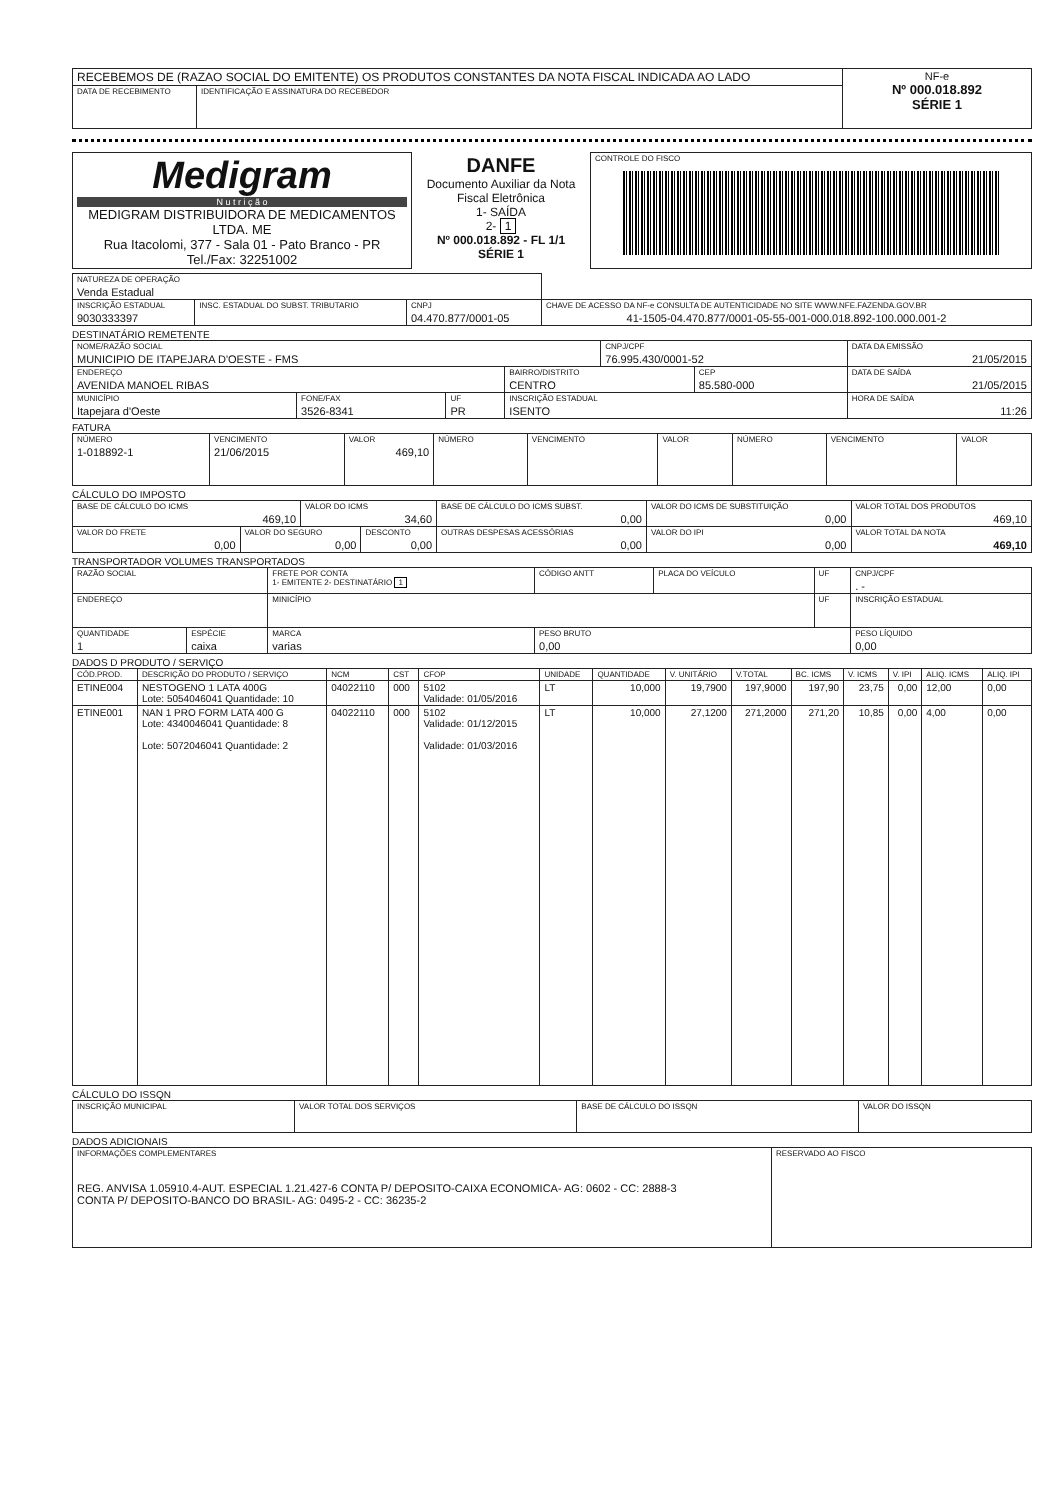| RECEBEMOS DE (RAZAO SOCIAL DO EMITENTE) OS PRODUTOS CONSTANTES DA NOTA FISCAL INDICADA AO LADO | | NF-e Nº 000.018.892 SÉRIE 1 |
| DATA DE RECEBIMENTO | IDENTIFICAÇÃO E ASSINATURA DO RECEBEDOR | |
| Medigram N u t r i ç ã o MEDIGRAM DISTRIBUIDORA DE MEDICAMENTOS LTDA. ME Rua Itacolomi, 377 - Sala 01 - Pato Branco - PR Tel./Fax: 32251002 | DANFE Documento Auxiliar da Nota Fiscal Eletrônica 1- SAÍDA 2- 1 Nº 000.018.892 - FL 1/1 SÉRIE 1 | CONTROLE DO FISCO |
| NATUREZA DE OPERAÇÃO Venda Estadual | | | |
| INSCRIÇÃO ESTADUAL 9030333397 | INSC. ESTADUAL DO SUBST. TRIBUTARIO | CNPJ 04.470.877/0001-05 | CHAVE DE ACESSO DA NF-e CONSULTA DE AUTENTICIDADE NO SITE WWW.NFE.FAZENDA.GOV.BR 41-1505-04.470.877/0001-05-55-001-000.018.892-100.000.001-2 |
DESTINATÁRIO REMETENTE
| NOME/RAZÃO SOCIAL MUNICIPIO DE ITAPEJARA D'OESTE - FMS | | | | CNPJ/CPF 76.995.430/0001-52 | | DATA DA EMISSÃO 21/05/2015 |
| ENDEREÇO AVENIDA MANOEL RIBAS | | | BAIRRO/DISTRITO CENTRO | | CEP 85.580-000 | DATA DE SAÍDA 21/05/2015 |
| MUNICÍPIO Itapejara d'Oeste | FONE/FAX 3526-8341 | UF PR | INSCRIÇÃO ESTADUAL ISENTO | | | HORA DE SAÍDA 11:26 |
FATURA
| NÚMERO 1-018892-1 | VENCIMENTO 21/06/2015 | VALOR 469,10 | NÚMERO | VENCIMENTO | VALOR | NÚMERO | VENCIMENTO | VALOR |
CÁLCULO DO IMPOSTO
| BASE DE CÁLCULO DO ICMS 469,10 | | VALOR DO ICMS 34,60 | | BASE DE CÁLCULO DO ICMS SUBST. 0,00 | VALOR DO ICMS DE SUBSTITUIÇÃO 0,00 | VALOR TOTAL DOS PRODUTOS 469,10 |
| VALOR DO FRETE 0,00 | VALOR DO SEGURO 0,00 | | DESCONTO 0,00 | OUTRAS DESPESAS ACESSÓRIAS 0,00 | VALOR DO IPI 0,00 | VALOR TOTAL DA NOTA 469,10 |
TRANSPORTADOR VOLUMES TRANSPORTADOS
| RAZÃO SOCIAL | | | FRETE POR CONTA 1- EMITENTE 2- DESTINATÁRIO 1 | CÓDIGO ANTT | PLACA DO VEÍCULO | UF | CNPJ/CPF . - |
| ENDEREÇO | | | MINICÍPIO | | | UF | INSCRIÇÃO ESTADUAL |
| QUANTIDADE 1 | ESPÉCIE caixa | MARCA varias | | PESO BRUTO 0,00 | | | PESO LÍQUIDO 0,00 |
DADOS D PRODUTO / SERVIÇO
| CÓD.PROD. | DESCRIÇÃO DO PRODUTO / SERVIÇO | NCM | CST | CFOP | UNIDADE | QUANTIDADE | V. UNITÁRIO | V.TOTAL | BC. ICMS | V. ICMS | V. IPI | ALIQ. ICMS | ALIQ. IPI |
| --- | --- | --- | --- | --- | --- | --- | --- | --- | --- | --- | --- | --- | --- |
| ETINE004 | NESTOGENO 1 LATA 400G Lote: 5054046041 Quantidade: 10 | 04022110 | 000 | 5102 Validade: 01/05/2016 | LT | 10,000 | 19,7900 | 197,9000 | 197,90 | 23,75 | 0,00 | 12,00 | 0,00 |
| ETINE001 | NAN 1 PRO FORM LATA 400 G Lote: 4340046041 Quantidade: 8 Lote: 5072046041 Quantidade: 2 | 04022110 | 000 | 5102 Validade: 01/12/2015 Validade: 01/03/2016 | LT | 10,000 | 27,1200 | 271,2000 | 271,20 | 10,85 | 0,00 | 4,00 | 0,00 |
CÁLCULO DO ISSQN
| INSCRIÇÃO MUNICIPAL | VALOR TOTAL DOS SERVIÇOS | BASE DE CÁLCULO DO ISSQN | VALOR DO ISSQN |
DADOS ADICIONAIS
| INFORMAÇÕES COMPLEMENTARES REG. ANVISA 1.05910.4-AUT. ESPECIAL 1.21.427-6 CONTA P/ DEPOSITO-CAIXA ECONOMICA- AG: 0602 - CC: 2888-3 CONTA P/ DEPOSITO-BANCO DO BRASIL- AG: 0495-2 - CC: 36235-2 | RESERVADO AO FISCO |